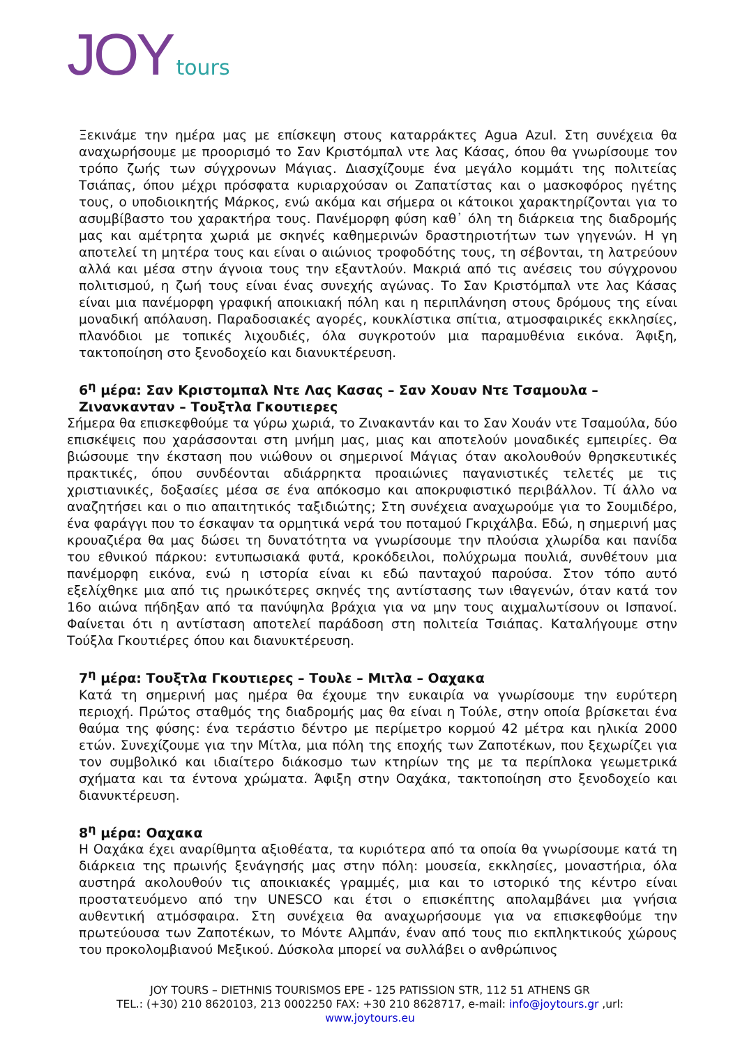JOY tours
Ξεκινάμε την ημέρα μας με επίσκεψη στους καταρράκτες Agua Azul. Στη συνέχεια θα αναχωρήσουμε με προορισμό το Σαν Κριστόμπαλ ντε λας Κάσας, όπου θα γνωρίσουμε τον τρόπο ζωής των σύγχρονων Μάγιας. Διασχίζουμε ένα μεγάλο κομμάτι της πολιτείας Τσιάπας, όπου μέχρι πρόσφατα κυριαρχούσαν οι Ζαπατίστας και ο μασκοφόρος ηγέτης τους, ο υποδιοικητής Μάρκος, ενώ ακόμα και σήμερα οι κάτοικοι χαρακτηρίζονται για το ασυμβίβαστο του χαρακτήρα τους. Πανέμορφη φύση καθ᾽ όλη τη διάρκεια της διαδρομής μας και αμέτρητα χωριά με σκηνές καθημερινών δραστηριοτήτων των γηγενών. Η γη αποτελεί τη μητέρα τους και είναι ο αιώνιος τροφοδότης τους, τη σέβονται, τη λατρεύουν αλλά και μέσα στην άγνοια τους την εξαντλούν. Μακριά από τις ανέσεις του σύγχρονου πολιτισμού, η ζωή τους είναι ένας συνεχής αγώνας. Το Σαν Κριστόμπαλ ντε λας Κάσας είναι μια πανέμορφη γραφική αποικιακή πόλη και η περιπλάνηση στους δρόμους της είναι μοναδική απόλαυση. Παραδοσιακές αγορές, κουκλίστικα σπίτια, ατμοσφαιρικές εκκλησίες, πλανόδιοι με τοπικές λιχουδιές, όλα συγκροτούν μια παραμυθένια εικόνα. Άφιξη, τακτοποίηση στο ξενοδοχείο και διανυκτέρευση.
6<sup>η</sup> μέρα: Σαν Κριστομπαλ Ντε Λας Κασας – Σαν Χουαν Ντε Τσαμουλα – Ζινανκανταν – Τουξτλα Γκουτιερες
Σήμερα θα επισκεφθούμε τα γύρω χωριά, το Ζινακαντάν και το Σαν Χουάν ντε Τσαμούλα, δύο επισκέψεις που χαράσσονται στη μνήμη μας, μιας και αποτελούν μοναδικές εμπειρίες. Θα βιώσουμε την έκσταση που νιώθουν οι σημερινοί Μάγιας όταν ακολουθούν θρησκευτικές πρακτικές, όπου συνδέονται αδιάρρηκτα προαιώνιες παγανιστικές τελετές με τις χριστιανικές, δοξασίες μέσα σε ένα απόκοσμο και αποκρυφιστικό περιβάλλον. Τί άλλο να αναζητήσει και ο πιο απαιτητικός ταξιδιώτης; Στη συνέχεια αναχωρούμε για το Σουμιδέρο, ένα φαράγγι που το έσκαψαν τα ορμητικά νερά του ποταμού Γκριχάλβα. Εδώ, η σημερινή μας κρουαζιέρα θα μας δώσει τη δυνατότητα να γνωρίσουμε την πλούσια χλωρίδα και πανίδα του εθνικού πάρκου: εντυπωσιακά φυτά, κροκόδειλοι, πολύχρωμα πουλιά, συνθέτουν μια πανέμορφη εικόνα, ενώ η ιστορία είναι κι εδώ πανταχού παρούσα. Στον τόπο αυτό εξελίχθηκε μια από τις ηρωικότερες σκηνές της αντίστασης των ιθαγενών, όταν κατά τον 16ο αιώνα πήδηξαν από τα πανύψηλα βράχια για να μην τους αιχμαλωτίσουν οι Ισπανοί. Φαίνεται ότι η αντίσταση αποτελεί παράδοση στη πολιτεία Τσιάπας. Καταλήγουμε στην Τούξλα Γκουτιέρες όπου και διανυκτέρευση.
7<sup>η</sup> μέρα: Τουξτλα Γκουτιερες – Τουλε – Μιτλα – Οαχακα
Κατά τη σημερινή μας ημέρα θα έχουμε την ευκαιρία να γνωρίσουμε την ευρύτερη περιοχή. Πρώτος σταθμός της διαδρομής μας θα είναι η Τούλε, στην οποία βρίσκεται ένα θαύμα της φύσης: ένα τεράστιο δέντρο με περίμετρο κορμού 42 μέτρα και ηλικία 2000 ετών. Συνεχίζουμε για την Μίτλα, μια πόλη της εποχής των Ζαποτέκων, που ξεχωρίζει για τον συμβολικό και ιδιαίτερο διάκοσμο των κτηρίων της με τα περίπλοκα γεωμετρικά σχήματα και τα έντονα χρώματα. Άφιξη στην Οαχάκα, τακτοποίηση στο ξενοδοχείο και διανυκτέρευση.
8<sup>η</sup> μέρα: Οαχακα
Η Οαχάκα έχει αναρίθμητα αξιοθέατα, τα κυριότερα από τα οποία θα γνωρίσουμε κατά τη διάρκεια της πρωινής ξενάγησής μας στην πόλη: μουσεία, εκκλησίες, μοναστήρια, όλα αυστηρά ακολουθούν τις αποικιακές γραμμές, μια και το ιστορικό της κέντρο είναι προστατευόμενο από την UNESCO και έτσι ο επισκέπτης απολαμβάνει μια γνήσια αυθεντική ατμόσφαιρα. Στη συνέχεια θα αναχωρήσουμε για να επισκεφθούμε την πρωτεύουσα των Ζαποτέκων, το Μόντε Αλμπάν, έναν από τους πιο εκπληκτικούς χώρους του προκολομβιανού Μεξικού. Δύσκολα μπορεί να συλλάβει ο ανθρώπινος
JOY TOURS – DIETHNIS TOURISMOS EPE - 125 PATISSION STR, 112 51 ATHENS GR
TEL.: (+30) 210 8620103, 213 0002250 FAX: +30 210 8628717, e-mail: info@joytours.gr ,url:
www.joytours.eu